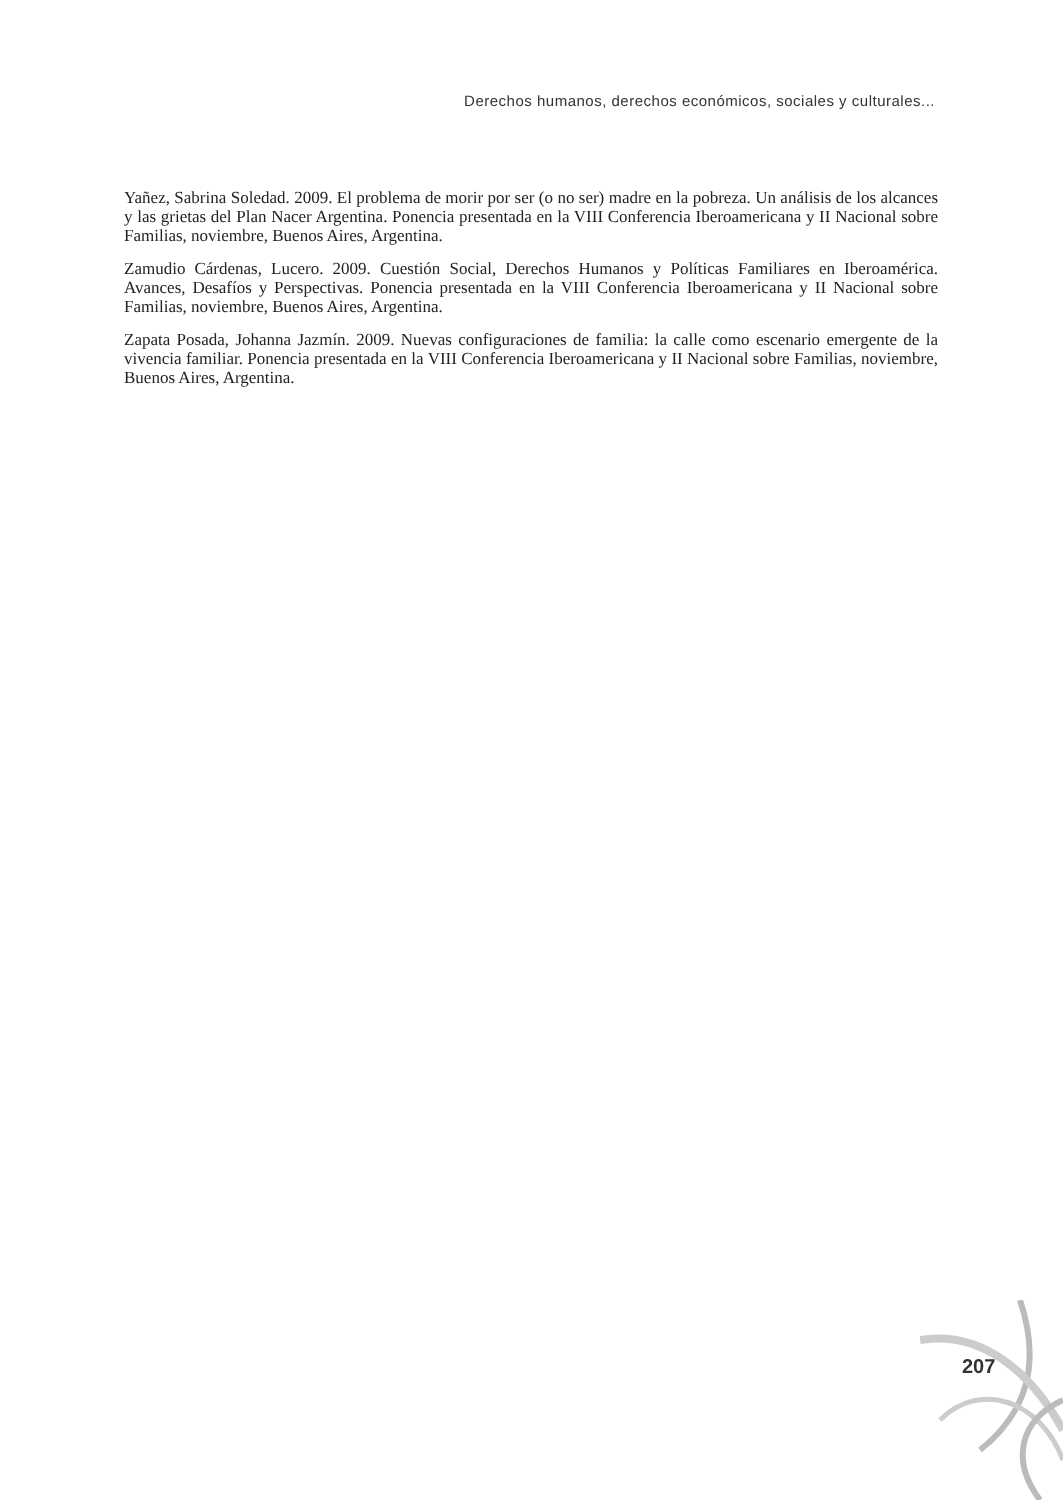Derechos humanos, derechos económicos, sociales y culturales...
Yañez, Sabrina Soledad. 2009. El problema de morir por ser (o no ser) madre en la pobreza. Un análisis de los alcances y las grietas del Plan Nacer Argentina. Ponencia presentada en la VIII Conferencia Iberoamericana y II Nacional sobre Familias, noviembre, Buenos Aires, Argentina.
Zamudio Cárdenas, Lucero. 2009. Cuestión Social, Derechos Humanos y Políticas Familiares en Iberoamérica. Avances, Desafíos y Perspectivas. Ponencia presentada en la VIII Conferencia Iberoamericana y II Nacional sobre Familias, noviembre, Buenos Aires, Argentina.
Zapata Posada, Johanna Jazmín. 2009. Nuevas configuraciones de familia: la calle como escenario emergente de la vivencia familiar. Ponencia presentada en la VIII Conferencia Iberoamericana y II Nacional sobre Familias, noviembre, Buenos Aires, Argentina.
207